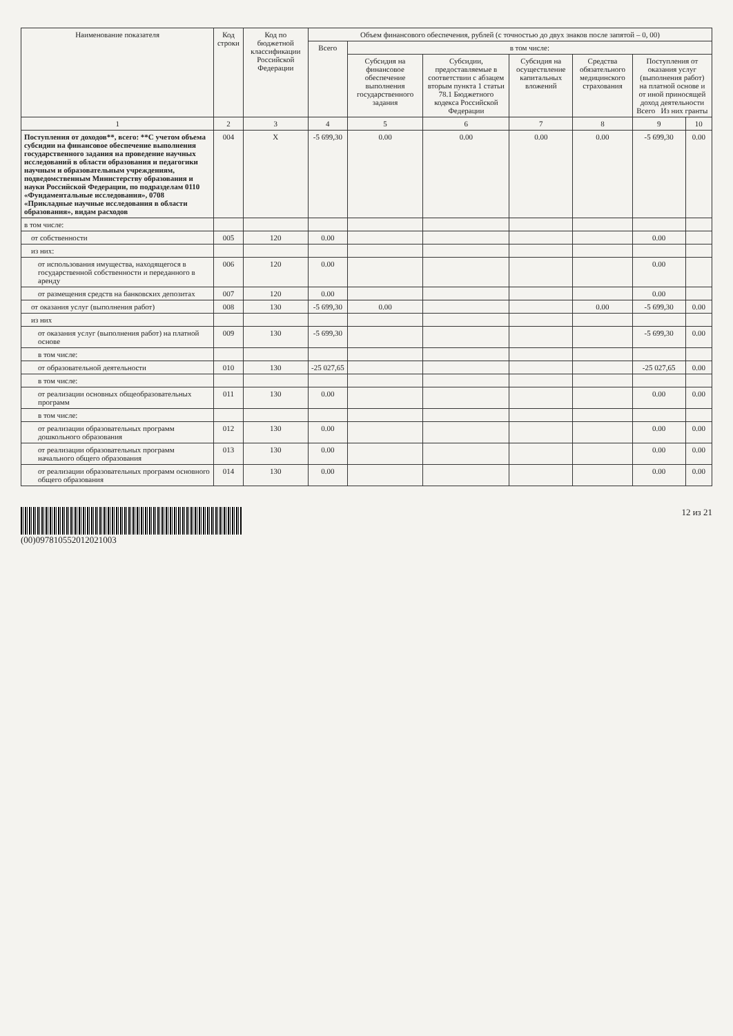| Наименование показателя | Код строки | Код по бюджетной классификации Российской Федерации | Объем финансового обеспечения, рублей (с точностью до двух знаков после запятой – 0, 00) | | | | | | |
| --- | --- | --- | --- | --- | --- | --- | --- | --- | --- |
| | | | Всего | в том числе: | | | | | |
| | | | | Субсидия на финансовое обеспечение выполнения государственного задания | Субсидии, предоставляемые в соответствии с абзацем вторым пункта 1 статьи 78.1 Бюджетного кодекса Российской Федерации | Субсидия на осуществление капитальных вложений | Средства обязательного медицинского страхования | Поступления от оказания услуг (выполнения работ) на платной основе и от иной приносящей доход деятельности Всего Из них гранты | |
| 1 | 2 | 3 | 4 | 5 | 6 | 7 | 8 | 9 | 10 |
| Поступления от доходов**, всего: **С учетом объема субсидии на финансовое обеспечение выполнения государственного задания на проведение научных исследований в области образования и педагогики научным и образовательным учреждениям, подведомственным Министерству образования и науки Российской Федерации, по подразделам 0110 «Фундаментальные исследования», 0708 «Прикладные научные исследования в области образования», видам расходов | 004 | X | -5 699,30 | 0.00 | 0.00 | 0.00 | 0.00 | -5 699,30 | 0.00 |
| в том числе: | | | | | | | | | |
| от собственности | 005 | 120 | 0.00 | | | | | 0.00 | |
| из них: | | | | | | | | | |
| от использования имущества, находящегося в государственной собственности и переданного в аренду | 006 | 120 | 0.00 | | | | | 0.00 | |
| от размещения средств на банковских депозитах | 007 | 120 | 0.00 | | | | | 0.00 | |
| от оказания услуг (выполнения работ) | 008 | 130 | -5 699,30 | 0.00 | | | 0.00 | -5 699,30 | 0.00 |
| из них | | | | | | | | | |
| от оказания услуг (выполнения работ) на платной основе | 009 | 130 | -5 699,30 | | | | | -5 699,30 | 0.00 |
| в том числе: | | | | | | | | | |
| от образовательной деятельности | 010 | 130 | -25 027,65 | | | | | -25 027,65 | 0.00 |
| в том числе: | | | | | | | | | |
| от реализации основных общеобразовательных программ | 011 | 130 | 0.00 | | | | | 0.00 | 0.00 |
| в том числе: | | | | | | | | | |
| от реализации образовательных программ дошкольного образования | 012 | 130 | 0.00 | | | | | 0.00 | 0.00 |
| от реализации образовательных программ начального общего образования | 013 | 130 | 0.00 | | | | | 0.00 | 0.00 |
| от реализации образовательных программ основного общего образования | 014 | 130 | 0.00 | | | | | 0.00 | 0.00 |
(00)097810552012021003 12 из 21